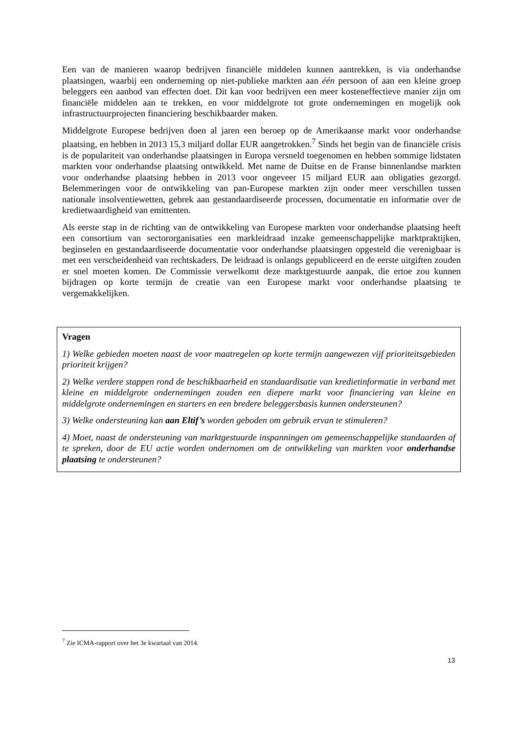Een van de manieren waarop bedrijven financiële middelen kunnen aantrekken, is via onderhandse plaatsingen, waarbij een onderneming op niet-publieke markten aan één persoon of aan een kleine groep beleggers een aanbod van effecten doet. Dit kan voor bedrijven een meer kosteneffectieve manier zijn om financiële middelen aan te trekken, en voor middelgrote tot grote ondernemingen en mogelijk ook infrastructuurprojecten financiering beschikbaarder maken.
Middelgrote Europese bedrijven doen al jaren een beroep op de Amerikaanse markt voor onderhandse plaatsing, en hebben in 2013 15,3 miljard dollar EUR aangetrokken.<sup>7</sup> Sinds het begin van de financiële crisis is de populariteit van onderhandse plaatsingen in Europa versneld toegenomen en hebben sommige lidstaten markten voor onderhandse plaatsing ontwikkeld. Met name de Duitse en de Franse binnenlandse markten voor onderhandse plaatsing hebben in 2013 voor ongeveer 15 miljard EUR aan obligaties gezorgd. Belemmeringen voor de ontwikkeling van pan-Europese markten zijn onder meer verschillen tussen nationale insolventiewetten, gebrek aan gestandaardiseerde processen, documentatie en informatie over de kredietwaardigheid van emittenten.
Als eerste stap in de richting van de ontwikkeling van Europese markten voor onderhandse plaatsing heeft een consortium van sectororganisaties een markleidraad inzake gemeenschappelijke marktpraktijken, beginselen en gestandaardiseerde documentatie voor onderhandse plaatsingen opgesteld die verenigbaar is met een verscheidenheid van rechtskaders. De leidraad is onlangs gepubliceerd en de eerste uitgiften zouden er snel moeten komen. De Commissie verwelkomt deze marktgestuurde aanpak, die ertoe zou kunnen bijdragen op korte termijn de creatie van een Europese markt voor onderhandse plaatsing te vergemakkelijken.
Vragen
1) Welke gebieden moeten naast de voor maatregelen op korte termijn aangewezen vijf prioriteitsgebieden prioriteit krijgen?
2) Welke verdere stappen rond de beschikbaarheid en standaardisatie van kredietinformatie in verband met kleine en middelgrote ondernemingen zouden een diepere markt voor financiering van kleine en middelgrote ondernemingen en starters en een bredere beleggersbasis kunnen ondersteunen?
3) Welke ondersteuning kan aan Eltif’s worden geboden om gebruik ervan te stimuleren?
4) Moet, naast de ondersteuning van marktgestuurde inspanningen om gemeenschappelijke standaarden af te spreken, door de EU actie worden ondernomen om de ontwikkeling van markten voor onderhandse plaatsing te ondersteunen?
<sup>7</sup> Zie ICMA-rapport over het 3e kwartaal van 2014.
13